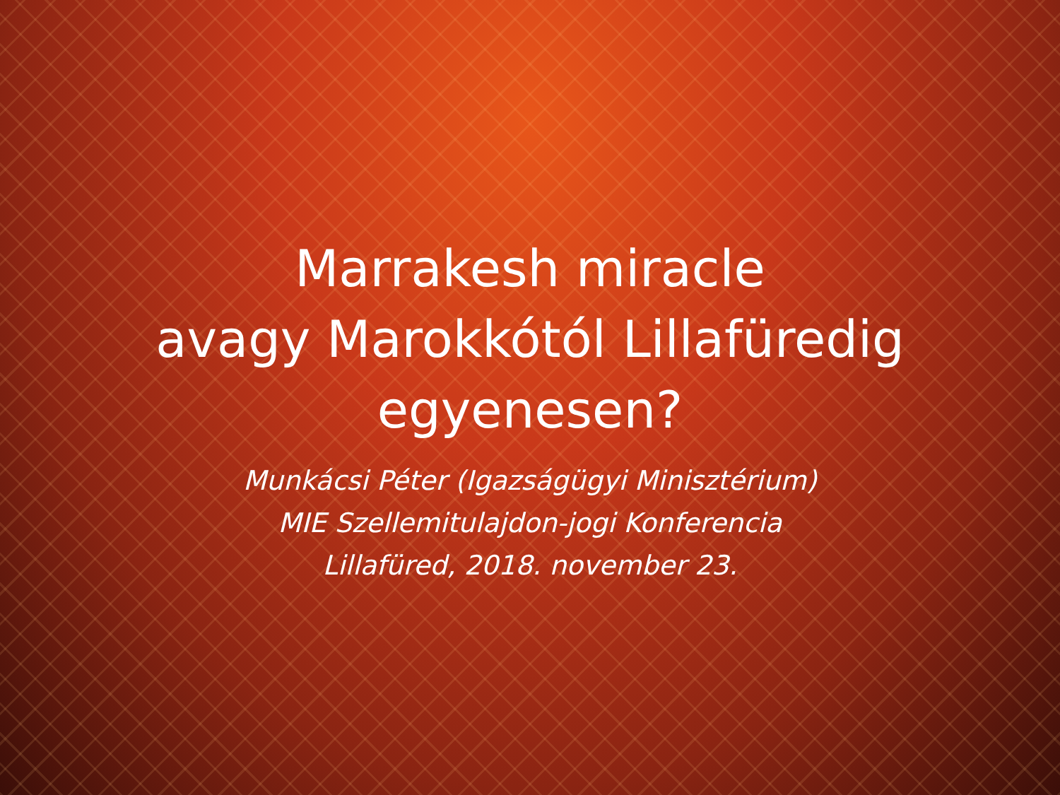Marrakesh miracle
avagy Marokkótól Lillafüredig
egyenesen?
Munkácsi Péter (Igazságügyi Minisztérium)
MIE Szellemitulajdon-jogi Konferencia
Lillafüred, 2018. november 23.